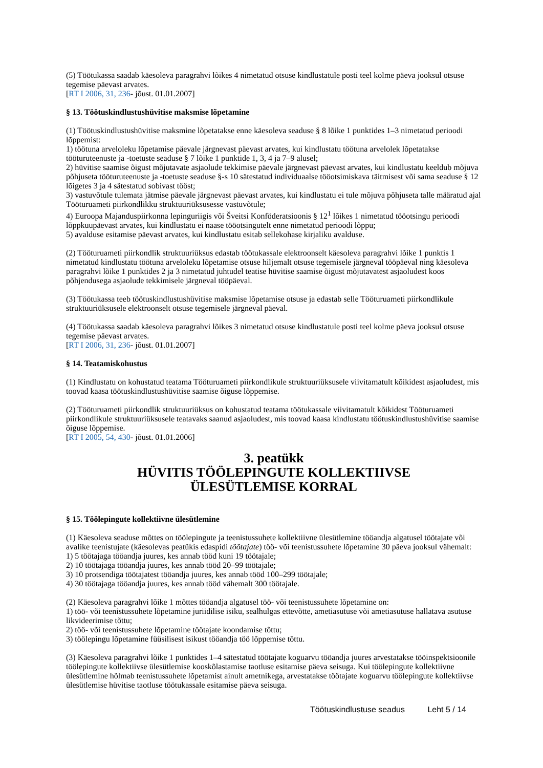(5) Töötukassa saadab käesoleva paragrahvi lõikes 4 nimetatud otsuse kindlustatule posti teel kolme päeva jooksul otsuse tegemise päevast arvates.
[RT I 2006, 31, 236- jõust. 01.01.2007]
§ 13. Töötuskindlustushüvitise maksmise lõpetamine
(1) Töötuskindlustushüvitise maksmine lõpetatakse enne käesoleva seaduse § 8 lõike 1 punktides 1–3 nimetatud perioodi lõppemist:
1) töötuna arveloleku lõpetamise päevale järgnevast päevast arvates, kui kindlustatu töötuna arvelolek lõpetatakse tööturuteenuste ja -toetuste seaduse § 7 lõike 1 punktide 1, 3, 4 ja 7–9 alusel;
2) hüvitise saamise õigust mõjutavate asjaolude tekkimise päevale järgnevast päevast arvates, kui kindlustatu keeldub mõjuva põhjuseta tööturuteenuste ja -toetuste seaduse §-s 10 sätestatud individuaalse tööotsimiskava täitmisest või sama seaduse § 12 lõigetes 3 ja 4 sätestatud sobivast tööst;
3) vastuvõtule tulemata jätmise päevale järgnevast päevast arvates, kui kindlustatu ei tule mõjuva põhjuseta talle määratud ajal Tööturuameti piirkondlikku struktuuriüksusesse vastuvõtule;
4) Euroopa Majanduspiirkonna lepinguriigis või Šveitsi Konföderatsioonis § 12<sup>1</sup> lõikes 1 nimetatud tööotsingu perioodi lõppkuupäevast arvates, kui kindlustatu ei naase tööotsingutelt enne nimetatud perioodi lõppu;
5) avalduse esitamise päevast arvates, kui kindlustatu esitab sellekohase kirjaliku avalduse.
(2) Tööturuameti piirkondlik struktuuriüksus edastab töötukassale elektroonselt käesoleva paragrahvi lõike 1 punktis 1 nimetatud kindlustatu töötuna arveloleku lõpetamise otsuse hiljemalt otsuse tegemisele järgneval tööpäeval ning käesoleva paragrahvi lõike 1 punktides 2 ja 3 nimetatud juhtudel teatise hüvitise saamise õigust mõjutavatest asjaoludest koos põhjendusega asjaolude tekkimisele järgneval tööpäeval.
(3) Töötukassa teeb töötuskindlustushüvitise maksmise lõpetamise otsuse ja edastab selle Tööturuameti piirkondlikule struktuuriüksusele elektroonselt otsuse tegemisele järgneval päeval.
(4) Töötukassa saadab käesoleva paragrahvi lõikes 3 nimetatud otsuse kindlustatule posti teel kolme päeva jooksul otsuse tegemise päevast arvates.
[RT I 2006, 31, 236- jõust. 01.01.2007]
§ 14. Teatamiskohustus
(1) Kindlustatu on kohustatud teatama Tööturuameti piirkondlikule struktuuriüksusele viivitamatult kõikidest asjaoludest, mis toovad kaasa töötuskindlustushüvitise saamise õiguse lõppemise.
(2) Tööturuameti piirkondlik struktuuriüksus on kohustatud teatama töötukassale viivitamatult kõikidest Tööturuameti piirkondlikule struktuuriüksusele teatavaks saanud asjaoludest, mis toovad kaasa kindlustatu töötuskindlustushüvitise saamise õiguse lõppemise.
[RT I 2005, 54, 430- jõust. 01.01.2006]
3. peatükk
HÜVITIS TÖÖLEPINGUTE KOLLEKTIIVSE
ÜLESÜTLEMISE KORRAL
§ 15. Töölepingute kollektiivne ülesütlemine
(1) Käesoleva seaduse mõttes on töölepingute ja teenistussuhete kollektiivne ülesütlemine tööandja algatusel töötajate või avalike teenistujate (käesolevas peatükis edaspidi töötajate) töö- või teenistussuhete lõpetamine 30 päeva jooksul vähemalt:
1) 5 töötajaga tööandja juures, kes annab tööd kuni 19 töötajale;
2) 10 töötajaga tööandja juures, kes annab tööd 20–99 töötajale;
3) 10 protsendiga töötajatest tööandja juures, kes annab tööd 100–299 töötajale;
4) 30 töötajaga tööandja juures, kes annab tööd vähemalt 300 töötajale.
(2) Käesoleva paragrahvi lõike 1 mõttes tööandja algatusel töö- või teenistussuhete lõpetamine on:
1) töö- või teenistussuhete lõpetamine juriidilise isiku, sealhulgas ettevõtte, ametiasutuse või ametiasutuse hallatava asutuse likvideerimise tõttu;
2) töö- või teenistussuhete lõpetamine töötajate koondamise tõttu;
3) töölepingu lõpetamine füüsilisest isikust tööandja töö lõppemise tõttu.
(3) Käesoleva paragrahvi lõike 1 punktides 1–4 sätestatud töötajate koguarvu tööandja juures arvestatakse tööinspektsioonile töölepingute kollektiivse ülesütlemise kooskõlastamise taotluse esitamise päeva seisuga. Kui töölepingute kollektiivne ülesütlemine hõlmab teenistussuhete lõpetamist ainult ametnikega, arvestatakse töötajate koguarvu töölepingute kollektiivse ülesütlemise hüvitise taotluse töötukassale esitamise päeva seisuga.
Töötuskindlustuse seadus Leht 5 / 14